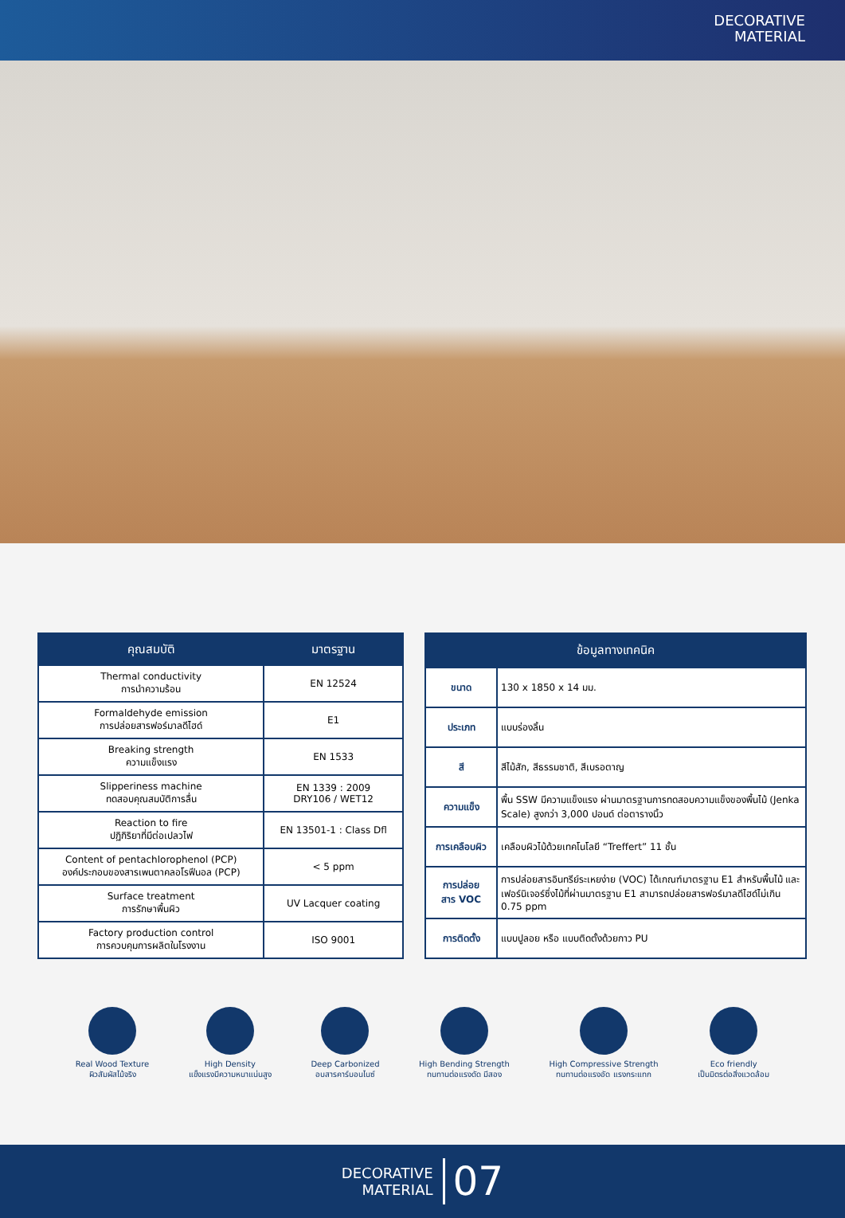DECORATIVE
MATERIAL
| คุณสมบัติ | มาตรฐาน |
| --- | --- |
| Thermal conductivity การนำความร้อน | EN 12524 |
| Formaldehyde emission การปล่อยสารฟอร์มาลดีไฮด์ | E1 |
| Breaking strength ความแข็งแรง | EN 1533 |
| Slipperiness machine ทดสอบคุณสมบัติการลื่น | EN 1339 : 2009 DRY106 / WET12 |
| Reaction to fire ปฏิกิริยาที่มีต่อเปลวไฟ | EN 13501-1 : Class Dfl |
| Content of pentachlorophenol (PCP) องค์ประกอบของสารเพนตาคลอโรฟีนอล (PCP) | < 5 ppm |
| Surface treatment การรักษาพื้นผิว | UV Lacquer coating |
| Factory production control การควบคุมการผลิตในโรงงาน | ISO 9001 |
| ข้อมูลทางเทคนิค | |
| --- | --- |
| ขนาด | 130 x 1850 x 14 มม. |
| ประเภท | แบบร่องลิ้น |
| สี | สีไม้สัก, สีธรรมชาติ, สีเบรอตาญ |
| ความแข็ง | พื้น SSW มีความแข็งแรง ผ่านมาตรฐานการทดสอบความแข็งของพื้นไม้ (Jenka Scale) สูงกว่า 3,000 ปอนด์ ต่อตารางนิ้ว |
| การเคลือบผิว | เคลือบผิวไม้ด้วยเทคโนโลยี “Treffert” 11 ชั้น |
| การปล่อย สาร VOC | การปล่อยสารอินทรีย์ระเหยง่าย (VOC) ได้เกณฑ์มาตรฐาน E1 สำหรับพื้นไม้ และเฟอร์นิเจอร์ซึ่งไม้ที่ผ่านมาตรฐาน E1 สามารถปล่อยสารฟอร์มาลดีไฮด์ไม่เกิน 0.75 ppm |
| การติดตั้ง | แบบปูลอย หรือ แบบติดตั้งด้วยกาว PU |
Real Wood Texture
ผิวสัมผัสไม้จริง
High Density
แข็งแรงมีความหนาแน่นสูง
Deep Carbonized
อบสารคาร์บอนไนซ์
High Bending Strength
ทนทานต่อแรงดัด มีสอง
High Compressive Strength
ทนทานต่อแรงอัด แรงกระแทก
Eco friendly
เป็นมิตรต่อสิ่งแวดล้อม
DECORATIVE
MATERIAL
07